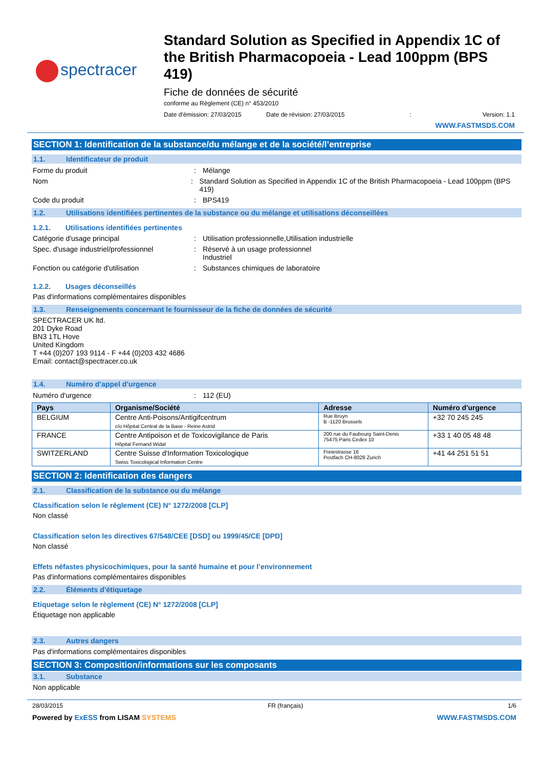spectracer
Standard Solution as Specified in Appendix 1C of the British Pharmacopoeia - Lead 100ppm (BPS 419)
Fiche de données de sécurité
conforme au Règlement (CE) n° 453/2010
Date d'émission: 27/03/2015 Date de révision: 27/03/2015: Version: 1.1
WWW.FASTMSDS.COM
SECTION 1: Identification de la substance/du mélange et de la société/l’entreprise
1.1. Identificateur de produit
Forme du produit : Mélange
Nom : Standard Solution as Specified in Appendix 1C of the British Pharmacopoeia - Lead 100ppm (BPS 419)
Code du produit : BPS419
1.2. Utilisations identifiées pertinentes de la substance ou du mélange et utilisations déconseillées
1.2.1. Utilisations identifiées pertinentes
Catégorie d'usage principal : Utilisation professionnelle,Utilisation industrielle
Spec. d'usage industriel/professionnel
: Réservé à un usage professionnel
Industriel
Fonction ou catégorie d'utilisation : Substances chimiques de laboratoire
1.2.2. Usages déconseillés
Pas d'informations complémentaires disponibles
1.3. Renseignements concernant le fournisseur de la fiche de données de sécurité
SPECTRACER UK ltd.
201 Dyke Road
BN3 1TL Hove
United Kingdom
T +44 (0)207 193 9114 - F +44 (0)203 432 4686
Email: contact@spectracer.co.uk
1.4. Numéro d’appel d’urgence
Numéro d'urgence : 112 (EU)
| Pays | Organisme/Société | Adresse | Numéro d'urgence |
| --- | --- | --- | --- |
| BELGIUM | Centre Anti-Poisons/Antigifcentrum c/o Hôpital Central de la Base - Reine Astrid | Rue Bruyn B -1120 Brussels | +32 70 245 245 |
| FRANCE | Centre Antipoison et de Toxicovigilance de Paris Hôpital Fernand Widal | 200 rue du Faubourg Saint-Denis 75475 Paris Cedex 10 | +33 1 40 05 48 48 |
| SWITZERLAND | Centre Suisse d'Information Toxicologique Swiss Toxicological Information Centre | Freiestrasse 16 Postfach CH-8028 Zurich | +41 44 251 51 51 |
SECTION 2: Identification des dangers
2.1. Classification de la substance ou du mélange
Classification selon le règlement (CE) N° 1272/2008 [CLP]
Non classé
Classification selon les directives 67/548/CEE [DSD] ou 1999/45/CE [DPD]
Non classé
Effets néfastes physicochimiques, pour la santé humaine et pour l’environnement
Pas d'informations complémentaires disponibles
2.2. Éléments d’étiquetage
Etiquetage selon le règlement (CE) N° 1272/2008 [CLP]
Étiquetage non applicable
2.3. Autres dangers
Pas d'informations complémentaires disponibles
SECTION 3: Composition/informations sur les composants
3.1. Substance
Non applicable
28/03/2015 FR (français) 1/6
Powered by ExESS from LISAM SYSTEMS WWW.FASTMSDS.COM